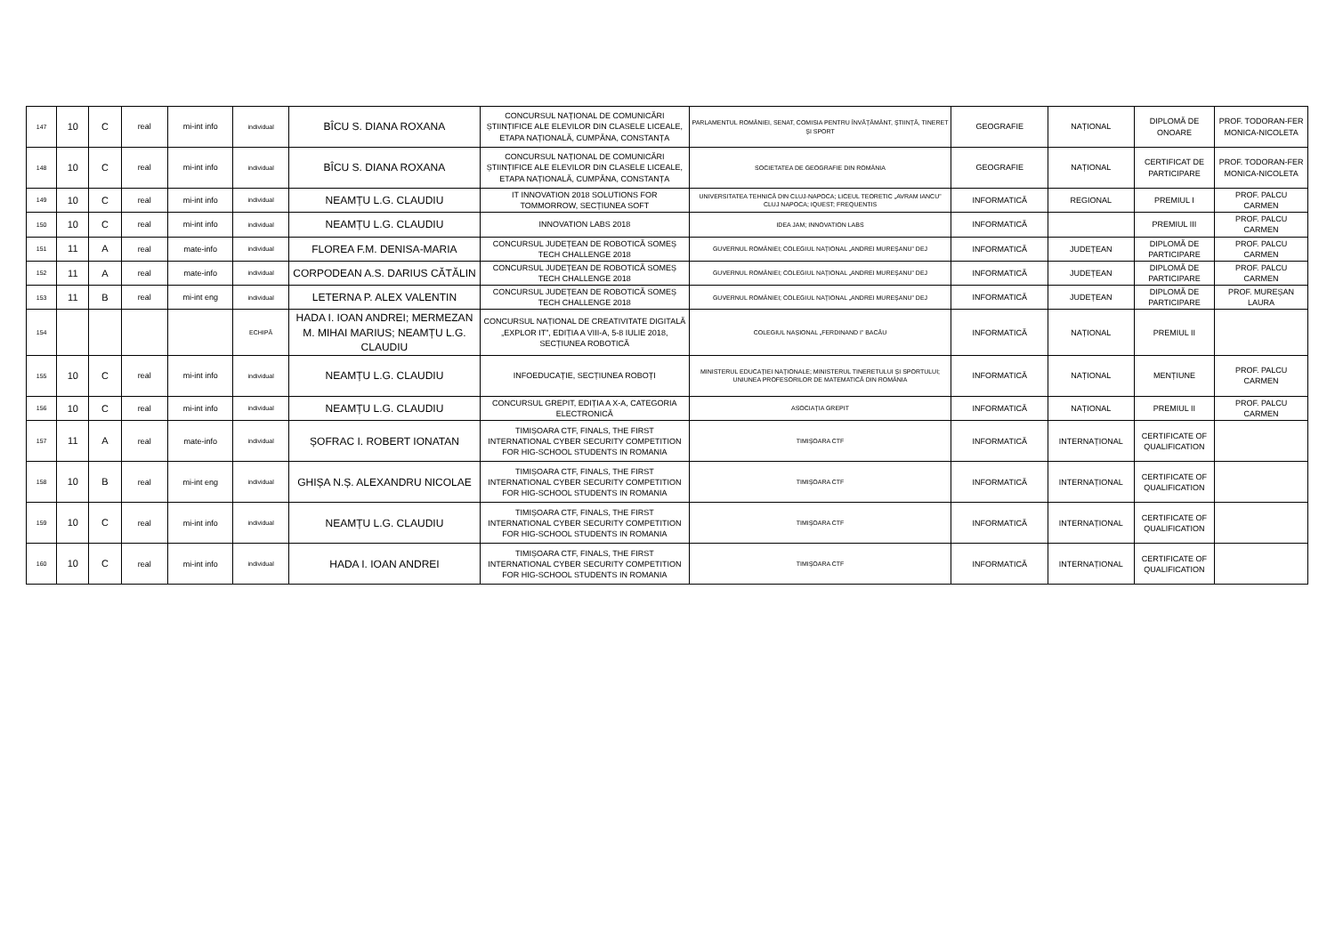| 147 | 10 | C | real | mi-int info | individual | BÎCU S. DIANA ROXANA | CONCURSUL NAȚIONAL DE COMUNICĂRI ȘTIINȚIFICE ALE ELEVILOR DIN CLASELE LICEALE, ETAPA NAȚIONALĂ, CUMPĂNA, CONSTANȚA | PARLAMENTUL ROMÂNIEI, SENAT, COMISIA PENTRU ÎNVĂȚĂMÂNT, ȘTIINȚĂ, TINERET ȘI SPORT | GEOGRAFIE | NAȚIONAL | DIPLOMĂ DE ONOARE | PROF. TODORAN-FER MONICA-NICOLETA |
| 148 | 10 | C | real | mi-int info | individual | BÎCU S. DIANA ROXANA | CONCURSUL NAȚIONAL DE COMUNICĂRI ȘTIINȚIFICE ALE ELEVILOR DIN CLASELE LICEALE, ETAPA NAȚIONALĂ, CUMPĂNA, CONSTANȚA | SOCIETATEA DE GEOGRAFIE DIN ROMÂNIA | GEOGRAFIE | NAȚIONAL | CERTIFICAT DE PARTICIPARE | PROF. TODORAN-FER MONICA-NICOLETA |
| 149 | 10 | C | real | mi-int info | individual | NEAMȚU L.G. CLAUDIU | IT INNOVATION 2018 SOLUTIONS FOR TOMMORROW, SECȚIUNEA SOFT | UNIVERSITATEA TEHNICĂ DIN CLUJ-NAPOCA; LICEUL TEORETIC „AVRAM IANCU” CLUJ NAPOCA; IQUEST; FREQUENTIS | INFORMATICĂ | REGIONAL | PREMIUL I | PROF. PALCU CARMEN |
| 150 | 10 | C | real | mi-int info | individual | NEAMȚU L.G. CLAUDIU | INNOVATION LABS 2018 | IDEA JAM; INNOVATION LABS | INFORMATICĂ | | PREMIUL III | PROF. PALCU CARMEN |
| 151 | 11 | A | real | mate-info | individual | FLOREA F.M. DENISA-MARIA | CONCURSUL JUDEȚEAN DE ROBOTICĂ SOMEȘ TECH CHALLENGE 2018 | GUVERNUL ROMÂNIEI; COLEGIUL NAȚIONAL „ANDREI MUREȘANU” DEJ | INFORMATICĂ | JUDEȚEAN | DIPLOMĂ DE PARTICIPARE | PROF. PALCU CARMEN |
| 152 | 11 | A | real | mate-info | individual | CORPODEAN A.S. DARIUS CĂTĂLIN | CONCURSUL JUDEȚEAN DE ROBOTICĂ SOMEȘ TECH CHALLENGE 2018 | GUVERNUL ROMÂNIEI; COLEGIUL NAȚIONAL „ANDREI MUREȘANU” DEJ | INFORMATICĂ | JUDEȚEAN | DIPLOMĂ DE PARTICIPARE | PROF. PALCU CARMEN |
| 153 | 11 | B | real | mi-int eng | individual | LETERNA P. ALEX VALENTIN | CONCURSUL JUDEȚEAN DE ROBOTICĂ SOMEȘ TECH CHALLENGE 2018 | GUVERNUL ROMÂNIEI; COLEGIUL NAȚIONAL „ANDREI MUREȘANU” DEJ | INFORMATICĂ | JUDEȚEAN | DIPLOMĂ DE PARTICIPARE | PROF. MUREȘAN LAURA |
| 154 | | | | | ECHIPĂ | HADA I. IOAN ANDREI; MERMEZAN M. MIHAI MARIUS; NEAMȚU L.G. CLAUDIU | CONCURSUL NAȚIONAL DE CREATIVITATE DIGITALĂ „EXPLOR IT”, EDIȚIA A VIII-A, 5-8 IULIE 2018, SECȚIUNEA ROBOTICĂ | COLEGIUL NAȘIONAL „FERDINAND I” BACĂU | INFORMATICĂ | NAȚIONAL | PREMIUL II | |
| 155 | 10 | C | real | mi-int info | individual | NEAMȚU L.G. CLAUDIU | INFOEDUCAȚIE, SECȚIUNEA ROBOȚI | MINISTERUL EDUCAȚIEI NAȚIONALE; MINISTERUL TINERETULUI ȘI SPORTULUI; UNIUNEA PROFESORILOR DE MATEMATICĂ DIN ROMÂNIA | INFORMATICĂ | NAȚIONAL | MENȚIUNE | PROF. PALCU CARMEN |
| 156 | 10 | C | real | mi-int info | individual | NEAMȚU L.G. CLAUDIU | CONCURSUL GREPIT, EDIȚIA A X-A, CATEGORIA ELECTRONICĂ | ASOCIAȚIA GREPIT | INFORMATICĂ | NAȚIONAL | PREMIUL II | PROF. PALCU CARMEN |
| 157 | 11 | A | real | mate-info | individual | ȘOFRAC I. ROBERT IONATAN | TIMIȘOARA CTF, FINALS, THE FIRST INTERNATIONAL CYBER SECURITY COMPETITION FOR HIG-SCHOOL STUDENTS IN ROMANIA | TIMIȘOARA CTF | INFORMATICĂ | INTERNAȚIONAL | CERTIFICATE OF QUALIFICATION | |
| 158 | 10 | B | real | mi-int eng | individual | GHIȘA N.Ș. ALEXANDRU NICOLAE | TIMIȘOARA CTF, FINALS, THE FIRST INTERNATIONAL CYBER SECURITY COMPETITION FOR HIG-SCHOOL STUDENTS IN ROMANIA | TIMIȘOARA CTF | INFORMATICĂ | INTERNAȚIONAL | CERTIFICATE OF QUALIFICATION | |
| 159 | 10 | C | real | mi-int info | individual | NEAMȚU L.G. CLAUDIU | TIMIȘOARA CTF, FINALS, THE FIRST INTERNATIONAL CYBER SECURITY COMPETITION FOR HIG-SCHOOL STUDENTS IN ROMANIA | TIMIȘOARA CTF | INFORMATICĂ | INTERNAȚIONAL | CERTIFICATE OF QUALIFICATION | |
| 160 | 10 | C | real | mi-int info | individual | HADA I. IOAN ANDREI | TIMIȘOARA CTF, FINALS, THE FIRST INTERNATIONAL CYBER SECURITY COMPETITION FOR HIG-SCHOOL STUDENTS IN ROMANIA | TIMIȘOARA CTF | INFORMATICĂ | INTERNAȚIONAL | CERTIFICATE OF QUALIFICATION | |